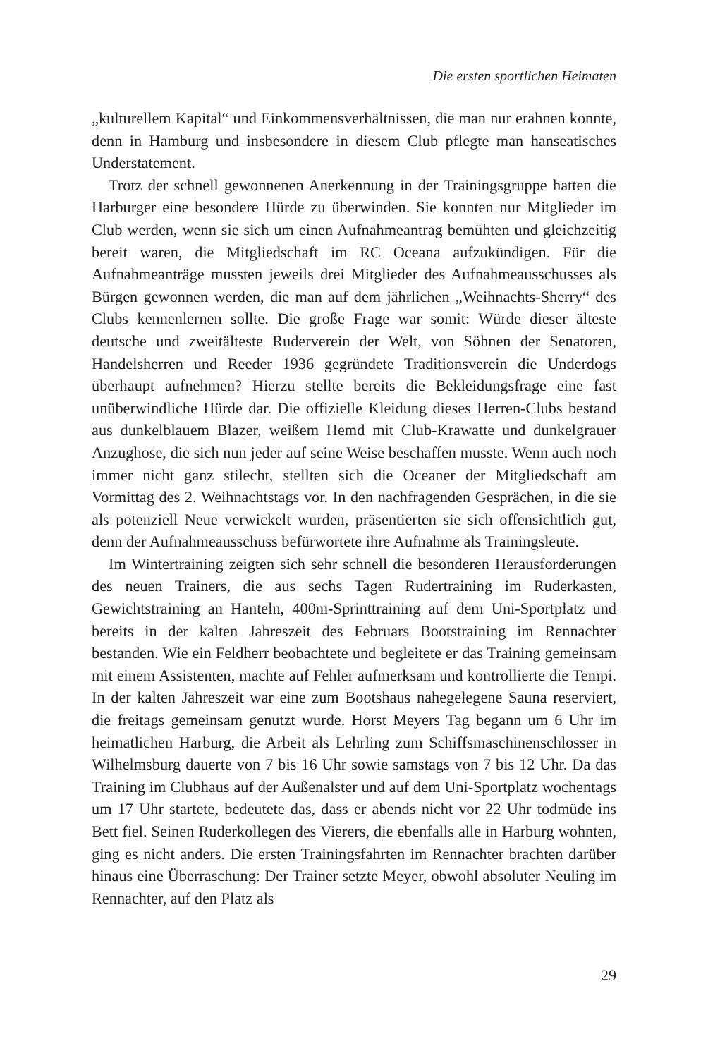Die ersten sportlichen Heimaten
„kulturellem Kapital“ und Einkommensverhältnissen, die man nur erahnen konnte, denn in Hamburg und insbesondere in diesem Club pflegte man hanseatisches Understatement.
Trotz der schnell gewonnenen Anerkennung in der Trainingsgruppe hatten die Harburger eine besondere Hürde zu überwinden. Sie konnten nur Mitglieder im Club werden, wenn sie sich um einen Aufnahmeantrag bemühten und gleichzeitig bereit waren, die Mitgliedschaft im RC Oceana aufzukündigen. Für die Aufnahmeanträge mussten jeweils drei Mitglieder des Aufnahmeausschusses als Bürgen gewonnen werden, die man auf dem jährlichen „Weihnachts-Sherry“ des Clubs kennenlernen sollte. Die große Frage war somit: Würde dieser älteste deutsche und zweitälteste Ruderverein der Welt, von Söhnen der Senatoren, Handelsherren und Reeder 1936 gegründete Traditionsverein die Underdogs überhaupt aufnehmen? Hierzu stellte bereits die Bekleidungsfrage eine fast unüberwindliche Hürde dar. Die offizielle Kleidung dieses Herren-Clubs bestand aus dunkelblauem Blazer, weißem Hemd mit Club-Krawatte und dunkelgrauer Anzughose, die sich nun jeder auf seine Weise beschaffen musste. Wenn auch noch immer nicht ganz stilecht, stellten sich die Oceaner der Mitgliedschaft am Vormittag des 2. Weihnachtstags vor. In den nachfragenden Gesprächen, in die sie als potenziell Neue verwickelt wurden, präsentierten sie sich offensichtlich gut, denn der Aufnahmeausschuss befürwortete ihre Aufnahme als Trainingsleute.
Im Wintertraining zeigten sich sehr schnell die besonderen Herausforderungen des neuen Trainers, die aus sechs Tagen Rudertraining im Ruderkasten, Gewichtstraining an Hanteln, 400m-Sprinttraining auf dem Uni-Sportplatz und bereits in der kalten Jahreszeit des Februars Bootstraining im Rennachter bestanden. Wie ein Feldherr beobachtete und begleitete er das Training gemeinsam mit einem Assistenten, machte auf Fehler aufmerksam und kontrollierte die Tempi. In der kalten Jahreszeit war eine zum Bootshaus nahegelegene Sauna reserviert, die freitags gemeinsam genutzt wurde. Horst Meyers Tag begann um 6 Uhr im heimatlichen Harburg, die Arbeit als Lehrling zum Schiffsmaschinenschlosser in Wilhelmsburg dauerte von 7 bis 16 Uhr sowie samstags von 7 bis 12 Uhr. Da das Training im Clubhaus auf der Außenalster und auf dem Uni-Sportplatz wochentags um 17 Uhr startete, bedeutete das, dass er abends nicht vor 22 Uhr todmüde ins Bett fiel. Seinen Ruderkollegen des Vierers, die ebenfalls alle in Harburg wohnten, ging es nicht anders. Die ersten Trainingsfahrten im Rennachter brachten darüber hinaus eine Überraschung: Der Trainer setzte Meyer, obwohl absoluter Neuling im Rennachter, auf den Platz als
29